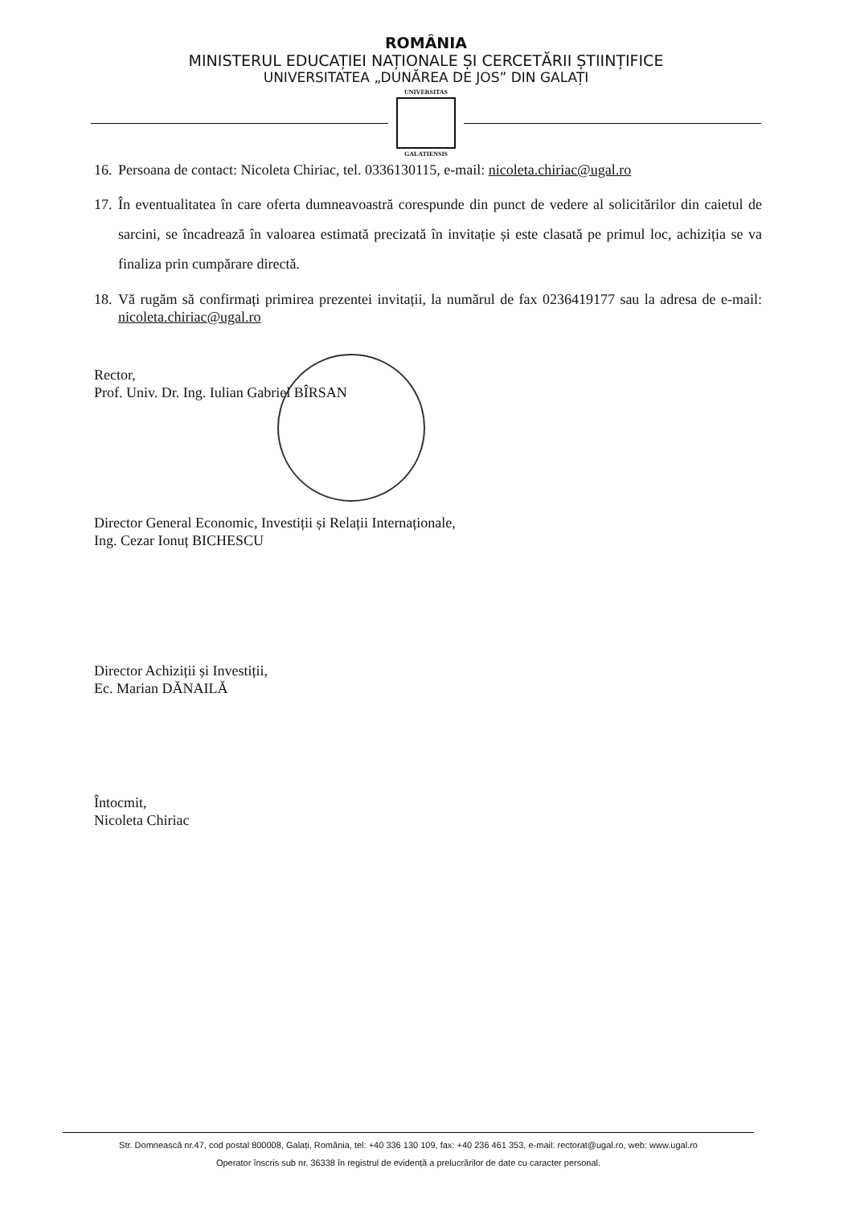ROMÂNIA
MINISTERUL EDUCAȚIEI NAȚIONALE ȘI CERCETĂRII ȘTIINȚIFICE
UNIVERSITATEA „DUNĂREA DE JOS” DIN GALAȚI
UNIVERSITAS
GALATIENSIS
16. Persoana de contact: Nicoleta Chiriac, tel. 0336130115, e-mail: nicoleta.chiriac@ugal.ro
17. În eventualitatea în care oferta dumneavoastră corespunde din punct de vedere al solicitărilor din caietul de sarcini, se încadrează în valoarea estimată precizată în invitație și este clasată pe primul loc, achiziția se va finaliza prin cumpărare directă.
18. Vă rugăm să confirmați primirea prezentei invitații, la numărul de fax 0236419177 sau la adresa de e-mail: nicoleta.chiriac@ugal.ro
Rector,
Prof. Univ. Dr. Ing. Iulian Gabriel BÎRSAN
Director General Economic, Investiții și Relații Internaționale,
Ing. Cezar Ionuț BICHESCU
Director Achiziții și Investiții,
Ec. Marian DĂNAILĂ
Întocmit,
Nicoleta Chiriac
Str. Domnească nr.47, cod postal 800008, Galați, România, tel: +40 336 130 109, fax: +40 236 461 353, e-mail: rectorat@ugal.ro, web: www.ugal.ro
Operator înscris sub nr. 36338 în registrul de evidență a prelucrărilor de date cu caracter personal.